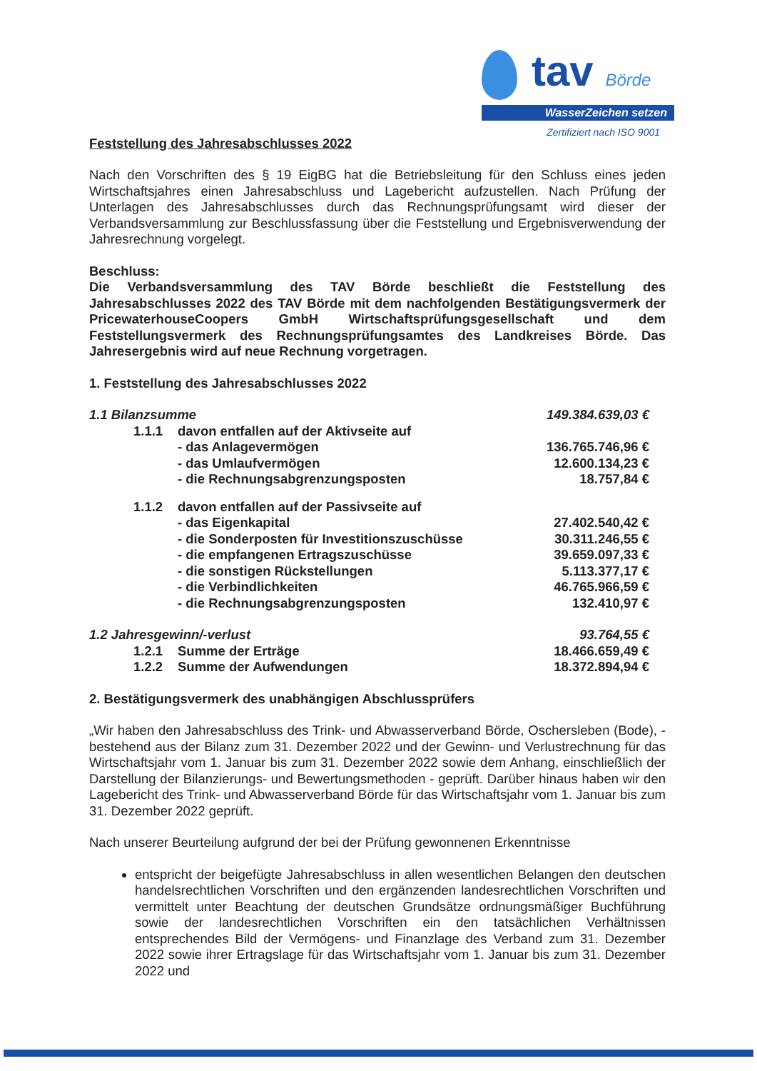tav Börde
WasserZeichen setzen
Zertifiziert nach ISO 9001
Feststellung des Jahresabschlusses 2022
Nach den Vorschriften des § 19 EigBG hat die Betriebsleitung für den Schluss eines jeden Wirtschaftsjahres einen Jahresabschluss und Lagebericht aufzustellen. Nach Prüfung der Unterlagen des Jahresabschlusses durch das Rechnungsprüfungsamt wird dieser der Verbandsversammlung zur Beschlussfassung über die Feststellung und Ergebnisverwendung der Jahresrechnung vorgelegt.
Beschluss:
Die Verbandsversammlung des TAV Börde beschließt die Feststellung des Jahresabschlusses 2022 des TAV Börde mit dem nachfolgenden Bestätigungsvermerk der PricewaterhouseCoopers GmbH Wirtschaftsprüfungsgesellschaft und dem Feststellungsvermerk des Rechnungsprüfungsamtes des Landkreises Börde. Das Jahresergebnis wird auf neue Rechnung vorgetragen.
1. Feststellung des Jahresabschlusses 2022
| 1.1 Bilanzsumme | | | 149.384.639,03 € |
| | 1.1.1 | davon entfallen auf der Aktivseite auf | |
| | | - das Anlagevermögen | 136.765.746,96 € |
| | | - das Umlaufvermögen | 12.600.134,23 € |
| | | - die Rechnungsabgrenzungsposten | 18.757,84 € |
| | 1.1.2 | davon entfallen auf der Passivseite auf | |
| | | - das Eigenkapital | 27.402.540,42 € |
| | | - die Sonderposten für Investitionszuschüsse | 30.311.246,55 € |
| | | - die empfangenen Ertragszuschüsse | 39.659.097,33 € |
| | | - die sonstigen Rückstellungen | 5.113.377,17 € |
| | | - die Verbindlichkeiten | 46.765.966,59 € |
| | | - die Rechnungsabgrenzungsposten | 132.410,97 € |
| 1.2 Jahresgewinn/-verlust | | | 93.764,55 € |
| | 1.2.1 | Summe der Erträge | 18.466.659,49 € |
| | 1.2.2 | Summe der Aufwendungen | 18.372.894,94 € |
2. Bestätigungsvermerk des unabhängigen Abschlussprüfers
„Wir haben den Jahresabschluss des Trink- und Abwasserverband Börde, Oschersleben (Bode), - bestehend aus der Bilanz zum 31. Dezember 2022 und der Gewinn- und Verlustrechnung für das Wirtschaftsjahr vom 1. Januar bis zum 31. Dezember 2022 sowie dem Anhang, einschließlich der Darstellung der Bilanzierungs- und Bewertungsmethoden - geprüft. Darüber hinaus haben wir den Lagebericht des Trink- und Abwasserverband Börde für das Wirtschaftsjahr vom 1. Januar bis zum 31. Dezember 2022 geprüft.
Nach unserer Beurteilung aufgrund der bei der Prüfung gewonnenen Erkenntnisse
entspricht der beigefügte Jahresabschluss in allen wesentlichen Belangen den deutschen handelsrechtlichen Vorschriften und den ergänzenden landesrechtlichen Vorschriften und vermittelt unter Beachtung der deutschen Grundsätze ordnungsmäßiger Buchführung sowie der landesrechtlichen Vorschriften ein den tatsächlichen Verhältnissen entsprechendes Bild der Vermögens- und Finanzlage des Verband zum 31. Dezember 2022 sowie ihrer Ertragslage für das Wirtschaftsjahr vom 1. Januar bis zum 31. Dezember 2022 und